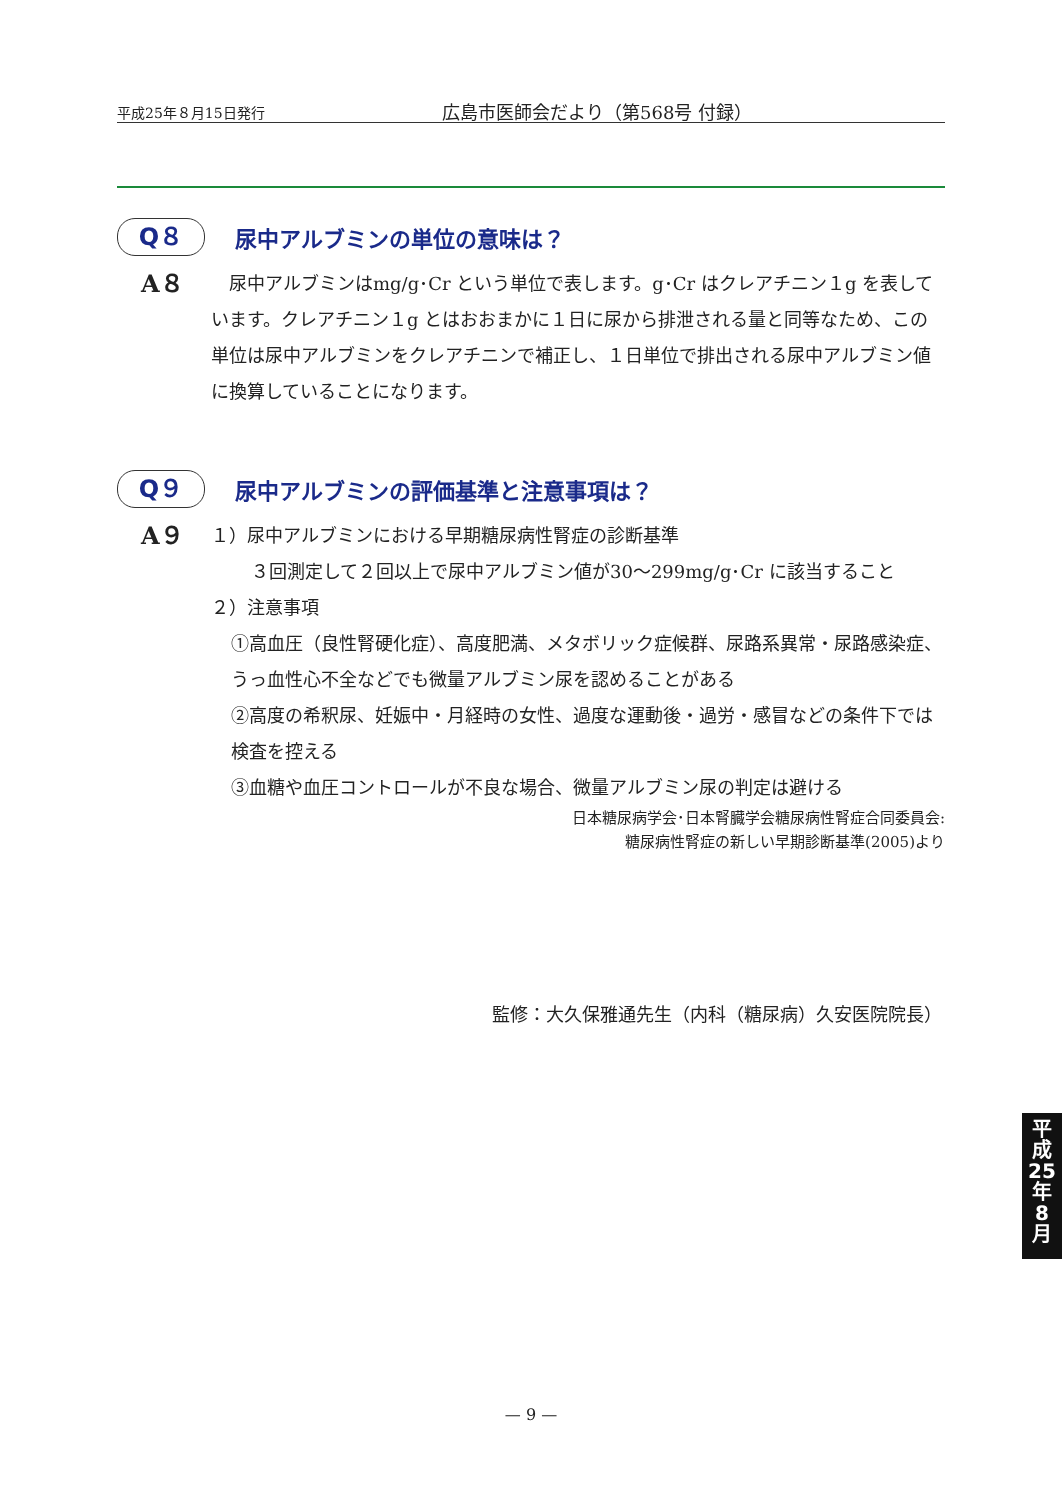平成25年８月15日発行 広島市医師会だより（第568号 付録）
Q８
尿中アルブミンの単位の意味は？
A８
　尿中アルブミンはmg/g･Cr という単位で表します。g･Cr はクレアチニン１g を表しています。クレアチニン１g とはおおまかに１日に尿から排泄される量と同等なため、この単位は尿中アルブミンをクレアチニンで補正し、１日単位で排出される尿中アルブミン値に換算していることになります。
Q９
尿中アルブミンの評価基準と注意事項は？
A９
１）尿中アルブミンにおける早期糖尿病性腎症の診断基準
３回測定して２回以上で尿中アルブミン値が30〜299mg/g･Cr に該当すること
２）注意事項
①高血圧（良性腎硬化症）、高度肥満、メタボリック症候群、尿路系異常・尿路感染症、うっ血性心不全などでも微量アルブミン尿を認めることがある
②高度の希釈尿、妊娠中・月経時の女性、過度な運動後・過労・感冒などの条件下では検査を控える
③血糖や血圧コントロールが不良な場合、微量アルブミン尿の判定は避ける
日本糖尿病学会･日本腎臓学会糖尿病性腎症合同委員会:
糖尿病性腎症の新しい早期診断基準(2005)より
監修：大久保雅通先生（内科（糖尿病）久安医院院長）
— 9 —
平
成
25
年
8
月